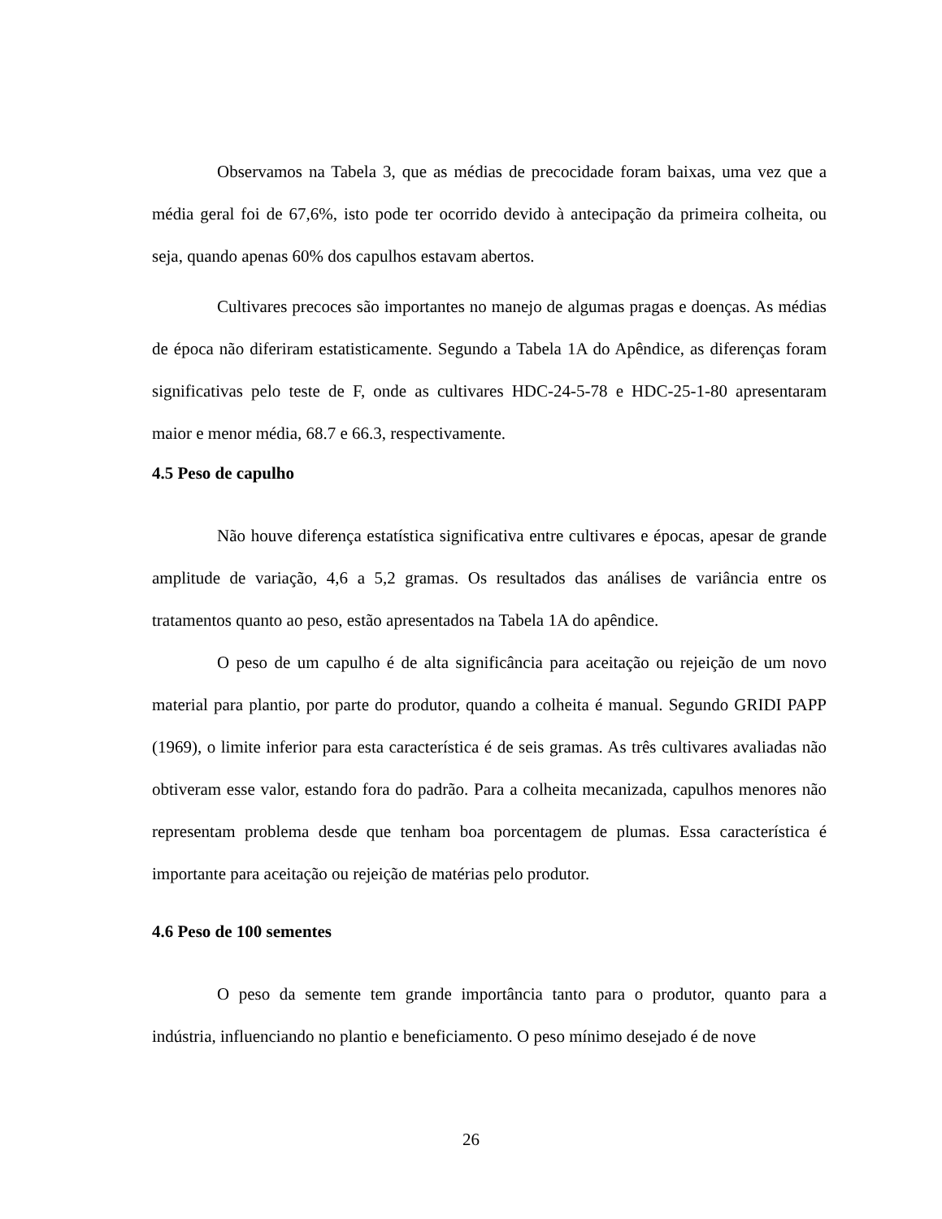Observamos na Tabela 3, que as médias de precocidade foram baixas, uma vez que a média geral foi de 67,6%, isto pode ter ocorrido devido à antecipação da primeira colheita, ou seja, quando apenas 60% dos capulhos estavam abertos.
Cultivares precoces são importantes no manejo de algumas pragas e doenças. As médias de época não diferiram estatisticamente. Segundo a Tabela 1A do Apêndice, as diferenças foram significativas pelo teste de F, onde as cultivares HDC-24-5-78 e HDC-25-1-80 apresentaram maior e menor média, 68.7 e 66.3, respectivamente.
4.5 Peso de capulho
Não houve diferença estatística significativa entre cultivares e épocas, apesar de grande amplitude de variação, 4,6 a 5,2 gramas. Os resultados das análises de variância entre os tratamentos quanto ao peso, estão apresentados na Tabela 1A do apêndice.
O peso de um capulho é de alta significância para aceitação ou rejeição de um novo material para plantio, por parte do produtor, quando a colheita é manual. Segundo GRIDI PAPP (1969), o limite inferior para esta característica é de seis gramas. As três cultivares avaliadas não obtiveram esse valor, estando fora do padrão. Para a colheita mecanizada, capulhos menores não representam problema desde que tenham boa porcentagem de plumas. Essa característica é importante para aceitação ou rejeição de matérias pelo produtor.
4.6 Peso de 100 sementes
O peso da semente tem grande importância tanto para o produtor, quanto para a indústria, influenciando no plantio e beneficiamento. O peso mínimo desejado é de nove
26